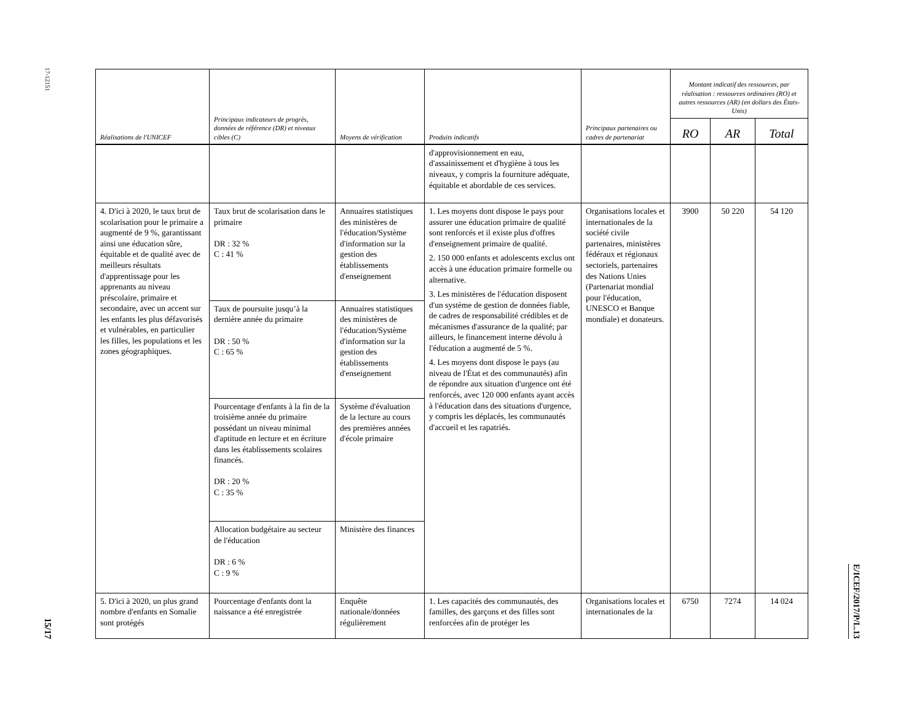17-12151
15/17
| Réalisations de l'UNICEF | Principaux indicateurs de progrès, données de référence (DR) et niveaux cibles (C) | Moyens de vérification | Produits indicatifs | Principaux partenaires ou cadres de partenariat | Montant indicatif des ressources, par réalisation : ressources ordinaires (RO) et autres ressources (AR) (en dollars des États-Unis) | | |
| --- | --- | --- | --- | --- | --- | --- | --- |
| | | | | | RO | AR | Total |
| | | | d'approvisionnement en eau, d'assainissement et d'hygiène à tous les niveaux, y compris la fourniture adéquate, équitable et abordable de ces services. | | | | |
| 4. D'ici à 2020, le taux brut de scolarisation pour le primaire a augmenté de 9 %, garantissant ainsi une éducation sûre, équitable et de qualité avec de meilleurs résultats d'apprentissage pour les apprenants au niveau préscolaire, primaire et secondaire, avec un accent sur les enfants les plus défavorisés et vulnérables, en particulier les filles, les populations et les zones géographiques. | Taux brut de scolarisation dans le primaire DR : 32 % C : 41 % | Annuaires statistiques des ministères de l'éducation/Système d'information sur la gestion des établissements d'enseignement | 1. Les moyens dont dispose le pays pour assurer une éducation primaire de qualité sont renforcés et il existe plus d'offres d'enseignement primaire de qualité. 2. 150 000 enfants et adolescents exclus ont accès à une éducation primaire formelle ou alternative. 3. Les ministères de l'éducation disposent d'un système de gestion de données fiable, de cadres de responsabilité crédibles et de mécanismes d'assurance de la qualité; par ailleurs, le financement interne dévolu à l'éducation a augmenté de 5 %. 4. Les moyens dont dispose le pays (au niveau de l'État et des communautés) afin de répondre aux situation d'urgence ont été renforcés, avec 120 000 enfants ayant accès à l'éducation dans des situations d'urgence, y compris les déplacés, les communautés d'accueil et les rapatriés. | Organisations locales et internationales de la société civile partenaires, ministères fédéraux et régionaux sectoriels, partenaires des Nations Unies (Partenariat mondial pour l'éducation, UNESCO et Banque mondiale) et donateurs. | 3900 | 50 220 | 54 120 |
| | Taux de poursuite jusqu’à la dernière année du primaire DR : 50 % C : 65 % | Annuaires statistiques des ministères de l'éducation/Système d'information sur la gestion des établissements d'enseignement | | | | | |
| | Pourcentage d'enfants à la fin de la troisième année du primaire possédant un niveau minimal d'aptitude en lecture et en écriture dans les établissements scolaires financés. DR : 20 % C : 35 % | Système d'évaluation de la lecture au cours des premières années d'école primaire | | | | | |
| | Allocation budgétaire au secteur de l'éducation DR : 6 % C : 9 % | Ministère des finances | | | | | |
| 5. D'ici à 2020, un plus grand nombre d'enfants en Somalie sont protégés | Pourcentage d'enfants dont la naissance a été enregistrée | Enquête nationale/données régulièrement | 1. Les capacités des communautés, des familles, des garçons et des filles sont renforcées afin de protéger les | Organisations locales et internationales de la | 6750 | 7274 | 14 024 |
E/ICEF/2017/P/L.13